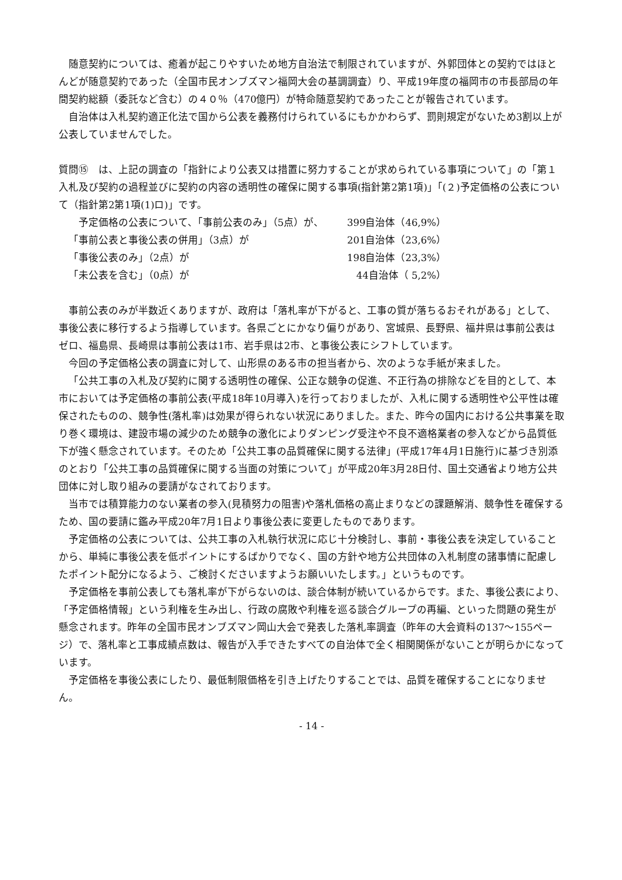随意契約については、癒着が起こりやすいため地方自治法で制限されていますが、外郭団体との契約ではほとんどが随意契約であった（全国市民オンブズマン福岡大会の基調調査）り、平成19年度の福岡市の市長部局の年間契約総額（委託など含む）の４０％（470億円）が特命随意契約であったことが報告されています。
自治体は入札契約適正化法で国から公表を義務付けられているにもかかわらず、罰則規定がないため3割以上が公表していませんでした。
質問⑮　は、上記の調査の「指針により公表又は措置に努力することが求められている事項について」の「第１　入札及び契約の過程並びに契約の内容の透明性の確保に関する事項(指針第2第1項)」「(２)予定価格の公表について（指針第2第1項(1)ロ)」です。
| 予定価格の公表について、「事前公表のみ」（5点）が、 | 399自治体（46,9%） |
| 「事前公表と事後公表の併用」（3点）が | 201自治体（23,6%） |
| 「事後公表のみ」（2点）が | 198自治体（23,3%） |
| 「未公表を含む」（0点）が | 44自治体（ 5,2%） |
事前公表のみが半数近くありますが、政府は「落札率が下がると、工事の質が落ちるおそれがある」として、事後公表に移行するよう指導しています。各県ごとにかなり偏りがあり、宮城県、長野県、福井県は事前公表はゼロ、福島県、長崎県は事前公表は1市、岩手県は2市、と事後公表にシフトしています。
今回の予定価格公表の調査に対して、山形県のある市の担当者から、次のような手紙が来ました。
「公共工事の入札及び契約に関する透明性の確保、公正な競争の促進、不正行為の排除などを目的として、本市においては予定価格の事前公表(平成18年10月導入)を行っておりましたが、入札に関する透明性や公平性は確保されたものの、競争性(落札率)は効果が得られない状況にありました。また、昨今の国内における公共事業を取り巻く環境は、建設市場の減少のため競争の激化によりダンピング受注や不良不適格業者の参入などから品質低下が強く懸念されています。そのため「公共工事の品質確保に関する法律」(平成17年4月1日施行)に基づき別添のとおり「公共工事の品質確保に関する当面の対策について」が平成20年3月28日付、国土交通省より地方公共団体に対し取り組みの要請がなされております。
当市では積算能力のない業者の参入(見積努力の阻害)や落札価格の高止まりなどの課題解消、競争性を確保するため、国の要請に鑑み平成20年7月1日より事後公表に変更したものであります。
予定価格の公表については、公共工事の入札執行状況に応じ十分検討し、事前・事後公表を決定していることから、単純に事後公表を低ポイントにするばかりでなく、国の方針や地方公共団体の入札制度の諸事情に配慮したポイント配分になるよう、ご検討くださいますようお願いいたします。」というものです。
予定価格を事前公表しても落札率が下がらないのは、談合体制が続いているからです。また、事後公表により、「予定価格情報」という利権を生み出し、行政の腐敗や利権を巡る談合グループの再編、といった問題の発生が懸念されます。昨年の全国市民オンブズマン岡山大会で発表した落札率調査（昨年の大会資料の137～155ページ）で、落札率と工事成績点数は、報告が入手できたすべての自治体で全く相関関係がないことが明らかになっています。
予定価格を事後公表にしたり、最低制限価格を引き上げたりすることでは、品質を確保することになりません。
- 14 -